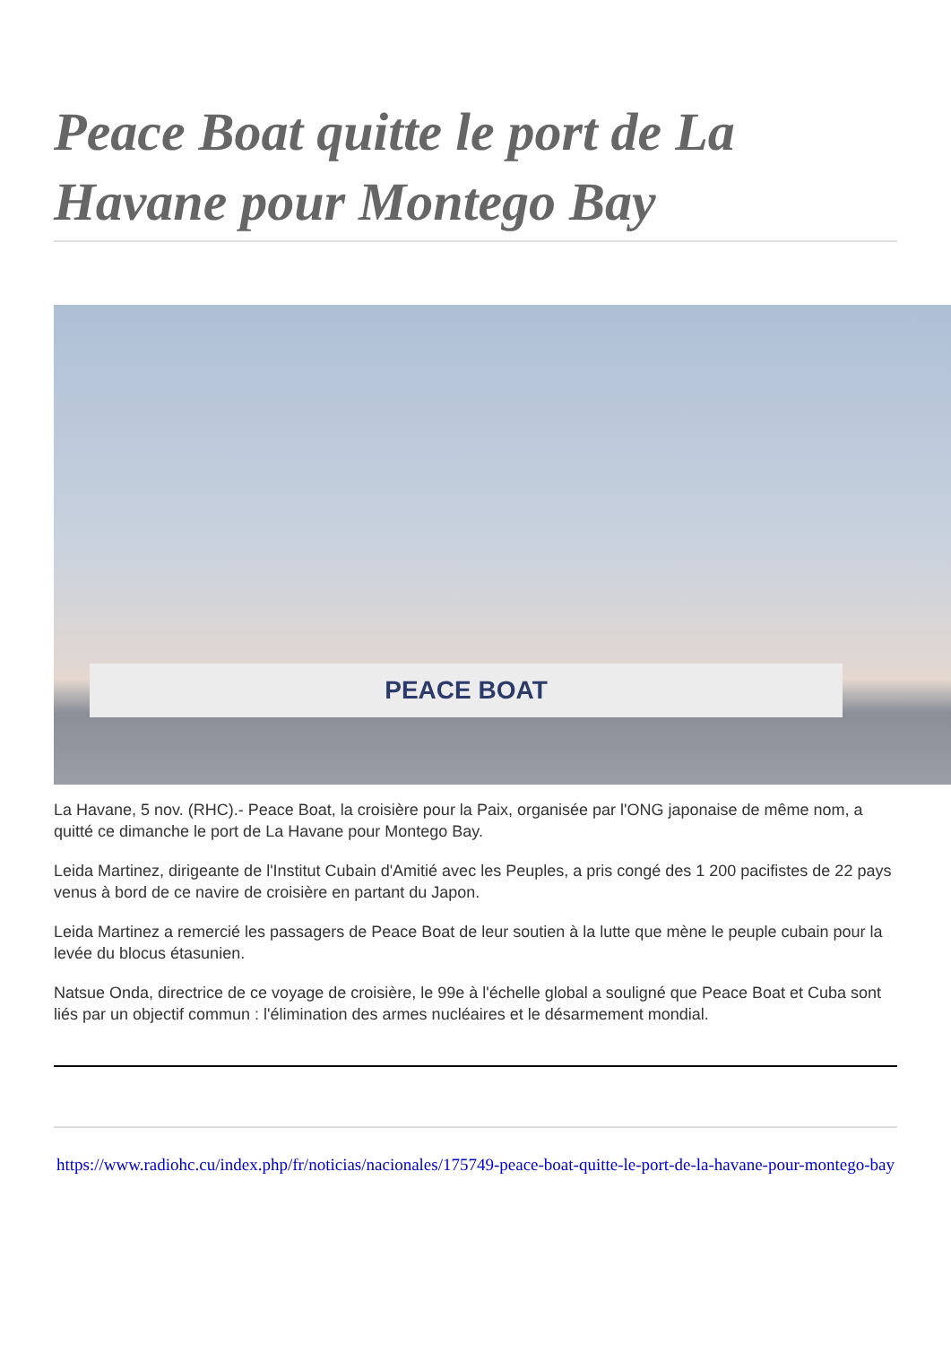Peace Boat quitte le port de La Havane pour Montego Bay
PEACE BOAT
La Havane, 5 nov. (RHC).- Peace Boat, la croisière pour la Paix, organisée par l'ONG japonaise de même nom, a quitté ce dimanche le port de La Havane pour Montego Bay.
Leida Martinez, dirigeante de l'Institut Cubain d'Amitié avec les Peuples, a pris congé des 1 200 pacifistes de 22 pays venus à bord de ce navire de croisière en partant du Japon.
Leida Martinez a remercié les passagers de Peace Boat de leur soutien à la lutte que mène le peuple cubain pour la levée du blocus étasunien.
Natsue Onda, directrice de ce voyage de croisière, le 99e à l'échelle global a souligné que Peace Boat et Cuba sont liés par un objectif commun : l'élimination des armes nucléaires et le désarmement mondial.
https://www.radiohc.cu/index.php/fr/noticias/nacionales/175749-peace-boat-quitte-le-port-de-la-havane-pour-montego-bay